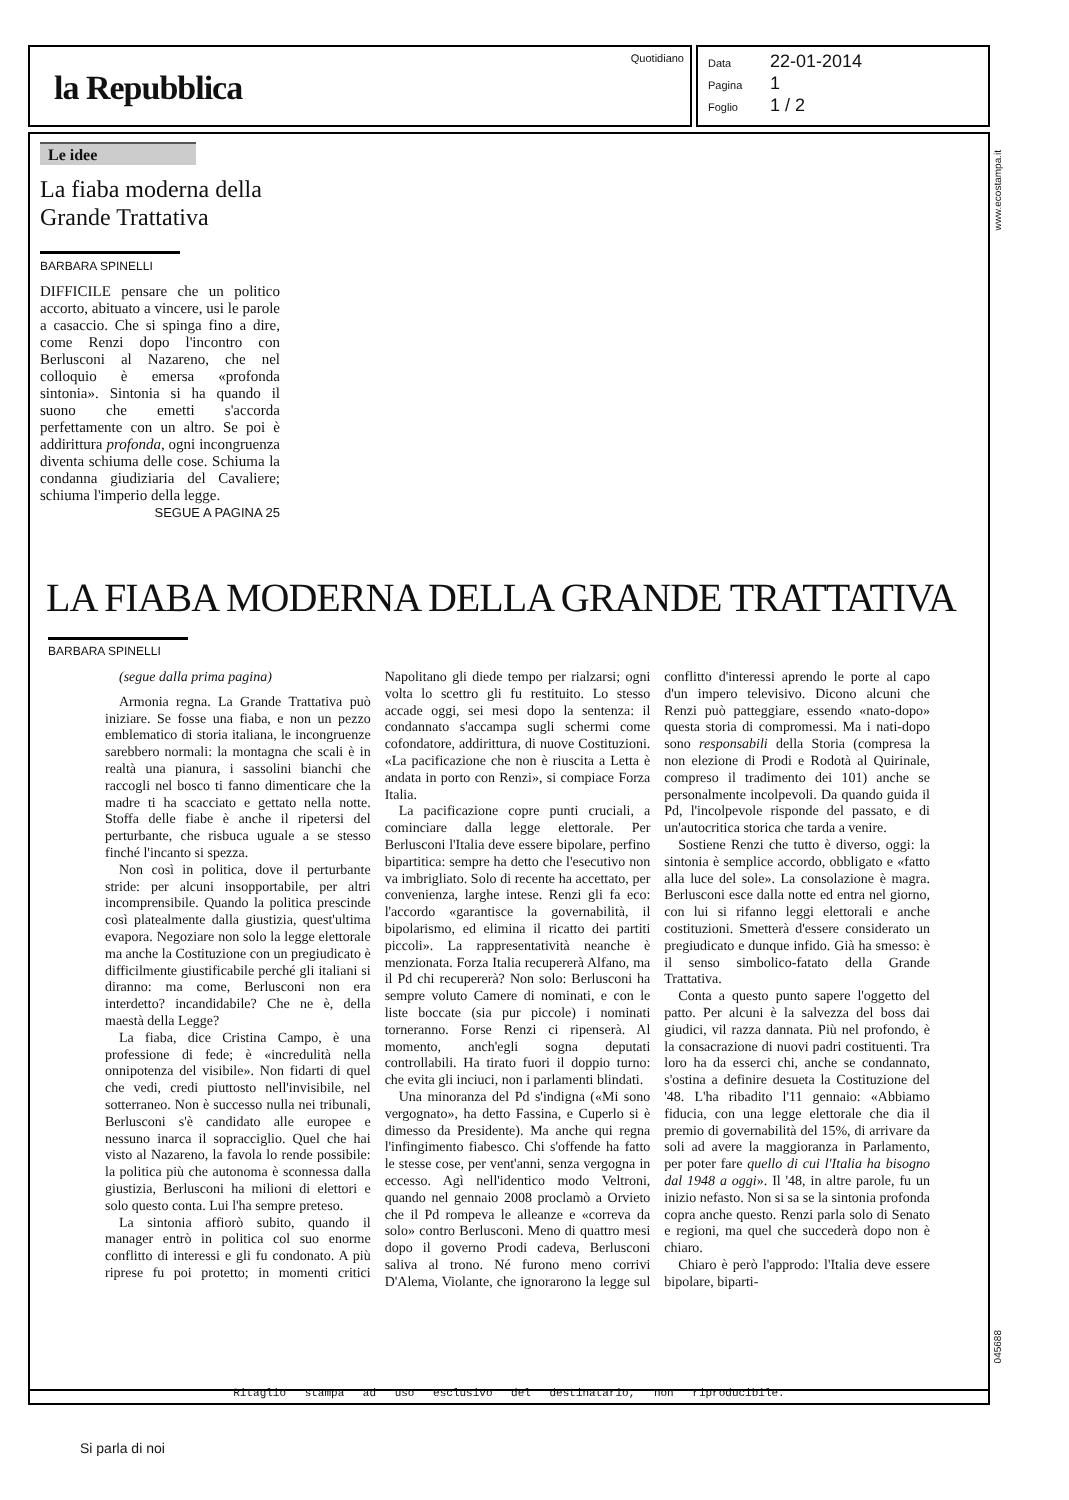la Repubblica
Quotidiano
Data 22-01-2014
Pagina 1
Foglio 1 / 2
www.ecostampa.it
Le idee
La fiaba moderna della Grande Trattativa
BARBARA SPINELLI
DIFFICILE pensare che un politico accorto, abituato a vincere, usi le parole a casaccio. Che si spinga fino a dire, come Renzi dopo l'incontro con Berlusconi al Nazareno, che nel colloquio è emersa «profonda sintonia». Sintonia si ha quando il suono che emetti s'accorda perfettamente con un altro. Se poi è addirittura profonda, ogni incongruenza diventa schiuma delle cose. Schiuma la condanna giudiziaria del Cavaliere; schiuma l'imperio della legge.
SEGUE A PAGINA 25
LA FIABA MODERNA DELLA GRANDE TRATTATIVA
BARBARA SPINELLI
(segue dalla prima pagina)
Armonia regna. La Grande Trattativa può iniziare. Se fosse una fiaba, e non un pezzo emblematico di storia italiana, le incongruenze sarebbero normali: la montagna che scali è in realtà una pianura, i sassolini bianchi che raccogli nel bosco ti fanno dimenticare che la madre ti ha scacciato e gettato nella notte. Stoffa delle fiabe è anche il ripetersi del perturbante, che risbuca uguale a se stesso finché l'incanto si spezza.
Non così in politica, dove il perturbante stride: per alcuni insopportabile, per altri incomprensibile. Quando la politica prescinde così platealmente dalla giustizia, quest'ultima evapora. Negoziare non solo la legge elettorale ma anche la Costituzione con un pregiudicato è difficilmente giustificabile perché gli italiani si diranno: ma come, Berlusconi non era interdetto? incandidabile? Che ne è, della maestà della Legge?
La fiaba, dice Cristina Campo, è una professione di fede; è «incredulità nella onnipotenza del visibile». Non fidarti di quel che vedi, credi piuttosto nell'invisibile, nel sotterraneo. Non è successo nulla nei tribunali, Berlusconi s'è candidato alle europee e nessuno inarca il sopracciglio. Quel che hai visto al Nazareno, la favola lo rende possibile: la politica più che autonoma è sconnessa dalla giustizia, Berlusconi ha milioni di elettori e solo questo conta. Lui l'ha sempre preteso.
La sintonia affiorò subito, quando il manager entrò in politica col suo enorme conflitto di interessi e gli fu condonato. A più riprese fu poi protetto; in momenti critici Napolitano gli diede tempo per rialzarsi; ogni volta lo scettro gli fu restituito. Lo stesso accade oggi, sei mesi dopo la sentenza: il condannato s'accampa sugli schermi come cofondatore, addirittura, di nuove Costituzioni. «La pacificazione che non è riuscita a Letta è andata in porto con Renzi», si compiace Forza Italia.
La pacificazione copre punti cruciali, a cominciare dalla legge elettorale. Per Berlusconi l'Italia deve essere bipolare, perfino bipartitica: sempre ha detto che l'esecutivo non va imbrigliato. Solo di recente ha accettato, per convenienza, larghe intese. Renzi gli fa eco: l'accordo «garantisce la governabilità, il bipolarismo, ed elimina il ricatto dei partiti piccoli». La rappresentatività neanche è menzionata. Forza Italia recupererà Alfano, ma il Pd chi recupererà? Non solo: Berlusconi ha sempre voluto Camere di nominati, e con le liste boccate (sia pur piccole) i nominati torneranno. Forse Renzi ci ripenserà. Al momento, anch'egli sogna deputati controllabili. Ha tirato fuori il doppio turno: che evita gli inciuci, non i parlamenti blindati.
Una minoranza del Pd s'indigna («Mi sono vergognato», ha detto Fassina, e Cuperlo si è dimesso da Presidente). Ma anche qui regna l'infingimento fiabesco. Chi s'offende ha fatto le stesse cose, per vent'anni, senza vergogna in eccesso. Agì nell'identico modo Veltroni, quando nel gennaio 2008 proclamò a Orvieto che il Pd rompeva le alleanze e «correva da solo» contro Berlusconi. Meno di quattro mesi dopo il governo Prodi cadeva, Berlusconi saliva al trono. Né furono meno corrivi D'Alema, Violante, che ignorarono la legge sul conflitto d'interessi aprendo le porte al capo d'un impero televisivo. Dicono alcuni che Renzi può patteggiare, essendo «nato-dopo» questa storia di compromessi. Ma i nati-dopo sono responsabili della Storia (compresa la non elezione di Prodi e Rodotà al Quirinale, compreso il tradimento dei 101) anche se personalmente incolpevoli. Da quando guida il Pd, l'incolpevole risponde del passato, e di un'autocritica storica che tarda a venire.
Sostiene Renzi che tutto è diverso, oggi: la sintonia è semplice accordo, obbligato e «fatto alla luce del sole». La consolazione è magra. Berlusconi esce dalla notte ed entra nel giorno, con lui si rifanno leggi elettorali e anche costituzioni. Smetterà d'essere considerato un pregiudicato e dunque infido. Già ha smesso: è il senso simbolico-fatato della Grande Trattativa.
Conta a questo punto sapere l'oggetto del patto. Per alcuni è la salvezza del boss dai giudici, vil razza dannata. Più nel profondo, è la consacrazione di nuovi padri costituenti. Tra loro ha da esserci chi, anche se condannato, s'ostina a definire desueta la Costituzione del '48. L'ha ribadito l'11 gennaio: «Abbiamo fiducia, con una legge elettorale che dia il premio di governabilità del 15%, di arrivare da soli ad avere la maggioranza in Parlamento, per poter fare quello di cui l'Italia ha bisogno dal 1948 a oggi». Il '48, in altre parole, fu un inizio nefasto. Non si sa se la sintonia profonda copra anche questo. Renzi parla solo di Senato e regioni, ma quel che succederà dopo non è chiaro.
Chiaro è però l'approdo: l'Italia deve essere bipolare, biparti-
045688
Ritaglio stampa ad uso esclusivo del destinatario, non riproducibile.
Si parla di noi